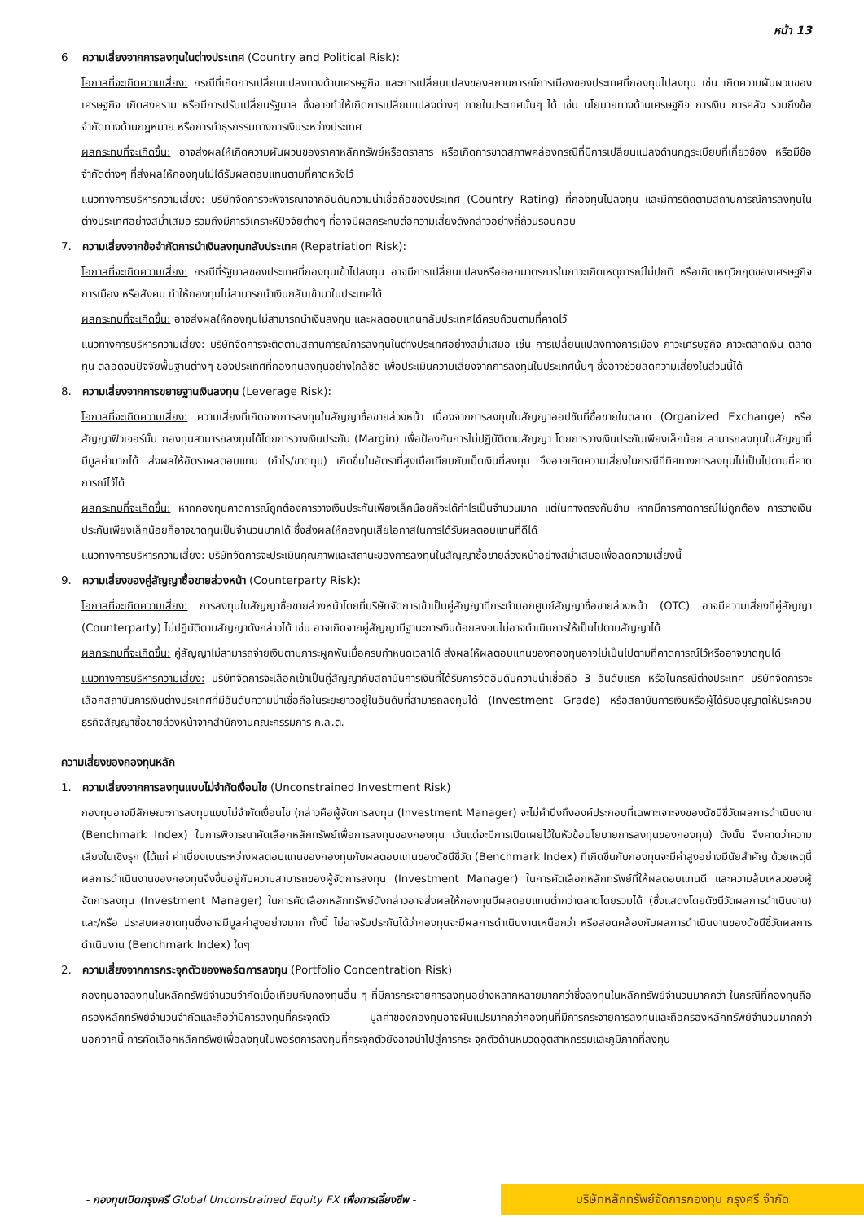หน้า 13
6 ความเสี่ยงจากการลงทุนในต่างประเทศ (Country and Political Risk):
โอกาสที่จะเกิดความเสี่ยง: กรณีที่เกิดการเปลี่ยนแปลงทางด้านเศรษฐกิจ และการเปลี่ยนแปลงของสถานการณ์การเมืองของประเทศที่กองทุนไปลงทุน เช่น เกิดความผันผวนของเศรษฐกิจ เกิดสงคราม หรือมีการปรับเปลี่ยนรัฐบาล ซึ่งอาจทำให้เกิดการเปลี่ยนแปลงต่างๆ ภายในประเทศนั้นๆ ได้ เช่น นโยบายทางด้านเศรษฐกิจ การเงิน การคลัง รวมถึงข้อจำกัดทางด้านกฎหมาย หรือการทำธุรกรรมทางการเงินระหว่างประเทศ
ผลกระทบที่จะเกิดขึ้น: อาจส่งผลให้เกิดความผันผวนของราคาหลักทรัพย์หรือตราสาร หรือเกิดการขาดสภาพคล่องกรณีที่มีการเปลี่ยนแปลงด้านกฎระเบียบที่เกี่ยวข้อง หรือมีข้อจำกัดต่างๆ ที่ส่งผลให้กองทุนไม่ได้รับผลตอบแทนตามที่คาดหวังไว้
แนวทางการบริหารความเสี่ยง: บริษัทจัดการจะพิจารณาจากอันดับความน่าเชื่อถือของประเทศ (Country Rating) ที่กองทุนไปลงทุน และมีการติดตามสถานการณ์การลงทุนในต่างประเทศอย่างสม่ำเสมอ รวมถึงมีการวิเคราะห์ปัจจัยต่างๆ ที่อาจมีผลกระทบต่อความเสี่ยงดังกล่าวอย่างถี่ถ้วนรอบคอบ
7. ความเสี่ยงจากข้อจำกัดการนำเงินลงทุนกลับประเทศ (Repatriation Risk):
โอกาสที่จะเกิดความเสี่ยง: กรณีที่รัฐบาลของประเทศที่กองทุนเข้าไปลงทุน อาจมีการเปลี่ยนแปลงหรือออกมาตรการในภาวะเกิดเหตุการณ์ไม่ปกติ หรือเกิดเหตุวิกฤตของเศรษฐกิจ การเมือง หรือสังคม ทำให้กองทุนไม่สามารถนำเงินกลับเข้ามาในประเทศได้
ผลกระทบที่จะเกิดขึ้น: อาจส่งผลให้กองทุนไม่สามารถนำเงินลงทุน และผลตอบแทนกลับประเทศได้ครบถ้วนตามที่คาดไว้
แนวทางการบริหารความเสี่ยง: บริษัทจัดการจะติดตามสถานการณ์การลงทุนในต่างประเทศอย่างสม่ำเสมอ เช่น การเปลี่ยนแปลงทางการเมือง ภาวะเศรษฐกิจ ภาวะตลาดเงิน ตลาดทุน ตลอดจนปัจจัยพื้นฐานต่างๆ ของประเทศที่กองทุนลงทุนอย่างใกล้ชิด เพื่อประเมินความเสี่ยงจากการลงทุนในประเทศนั้นๆ ซึ่งอาจช่วยลดความเสี่ยงในส่วนนี้ได้
8. ความเสี่ยงจากการขยายฐานเงินลงทุน (Leverage Risk):
โอกาสที่จะเกิดความเสี่ยง: ความเสี่ยงที่เกิดจากการลงทุนในสัญญาซื้อขายล่วงหน้า เนื่องจากการลงทุนในสัญญาออปชันที่ซื้อขายในตลาด (Organized Exchange) หรือสัญญาฟิวเจอร์นั้น กองทุนสามารถลงทุนได้โดยการวางเงินประกัน (Margin) เพื่อป้องกันการไม่ปฏิบัติตามสัญญา โดยการวางเงินประกันเพียงเล็กน้อย สามารถลงทุนในสัญญาที่มีมูลค่ามากได้ ส่งผลให้อัตราผลตอบแทน (กำไร/ขาดทุน) เกิดขึ้นในอัตราที่สูงเมื่อเทียบกับเม็ดเงินที่ลงทุน จึงอาจเกิดความเสี่ยงในกรณีที่ทิศทางการลงทุนไม่เป็นไปตามที่คาดการณ์ไว้ได้
ผลกระทบที่จะเกิดขึ้น: หากกองทุนคาดการณ์ถูกต้องการวางเงินประกันเพียงเล็กน้อยก็จะได้กำไรเป็นจำนวนมาก แต่ในทางตรงกันข้าม หากมีการคาดการณ์ไม่ถูกต้อง การวางเงินประกันเพียงเล็กน้อยก็อาจขาดทุนเป็นจำนวนมากได้ ซึ่งส่งผลให้กองทุนเสียโอกาสในการได้รับผลตอบแทนที่ดีได้
แนวทางการบริหารความเสี่ยง: บริษัทจัดการจะประเมินคุณภาพและสถานะของการลงทุนในสัญญาซื้อขายล่วงหน้าอย่างสม่ำเสมอเพื่อลดความเสี่ยงนี้
9. ความเสี่ยงของคู่สัญญาซื้อขายล่วงหน้า (Counterparty Risk):
โอกาสที่จะเกิดความเสี่ยง: การลงทุนในสัญญาซื้อขายล่วงหน้าโดยที่บริษัทจัดการเข้าเป็นคู่สัญญาที่กระทำนอกศูนย์สัญญาซื้อขายล่วงหน้า (OTC) อาจมีความเสี่ยงที่คู่สัญญา (Counterparty) ไม่ปฏิบัติตามสัญญาดังกล่าวได้ เช่น อาจเกิดจากคู่สัญญามีฐานะการเงินด้อยลงจนไม่อาจดำเนินการให้เป็นไปตามสัญญาได้
ผลกระทบที่จะเกิดขึ้น: คู่สัญญาไม่สามารถจ่ายเงินตามภาระผูกพันเมื่อครบกำหนดเวลาได้ ส่งผลให้ผลตอบแทนของกองทุนอาจไม่เป็นไปตามที่คาดการณ์ไว้หรืออาจขาดทุนได้
แนวทางการบริหารความเสี่ยง: บริษัทจัดการจะเลือกเข้าเป็นคู่สัญญากับสถาบันการเงินที่ได้รับการจัดอันดับความน่าเชื่อถือ 3 อันดับแรก หรือในกรณีต่างประเทศ บริษัทจัดการจะเลือกสถาบันการเงินต่างประเทศที่มีอันดับความน่าเชื่อถือในระยะยาวอยู่ในอันดับที่สามารถลงทุนได้ (Investment Grade) หรือสถาบันการเงินหรือผู้ได้รับอนุญาตให้ประกอบธุรกิจสัญญาซื้อขายล่วงหน้าจากสำนักงานคณะกรรมการ ก.ล.ต.
ความเสี่ยงของกองทุนหลัก
1. ความเสี่ยงจากการลงทุนแบบไม่จำกัดเงื่อนไข (Unconstrained Investment Risk)
กองทุนอาจมีลักษณะการลงทุนแบบไม่จำกัดเงื่อนไข (กล่าวคือผู้จัดการลงทุน (Investment Manager) จะไม่คำนึงถึงองค์ประกอบที่เฉพาะเจาะจงของดัชนีชี้วัดผลการดำเนินงาน (Benchmark Index) ในการพิจารณาคัดเลือกหลักทรัพย์เพื่อการลงทุนของกองทุน เว้นแต่จะมีการเปิดเผยไว้ในหัวข้อนโยบายการลงทุนของกองทุน) ดังนั้น จึงคาดว่าความเสี่ยงในเชิงรุก (ได้แก่ ค่าเบี่ยงเบนระหว่างผลตอบแทนของกองทุนกับผลตอบแทนของดัชนีชี้วัด (Benchmark Index) ที่เกิดขึ้นกับกองทุนจะมีค่าสูงอย่างมีนัยสำคัญ ด้วยเหตุนี้ ผลการดำเนินงานของกองทุนจึงขึ้นอยู่กับความสามารถของผู้จัดการลงทุน (Investment Manager) ในการคัดเลือกหลักทรัพย์ที่ให้ผลตอบแทนดี และความล้มเหลวของผู้จัดการลงทุน (Investment Manager) ในการคัดเลือกหลักทรัพย์ดังกล่าวอาจส่งผลให้กองทุนมีผลตอบแทนต่ำกว่าตลาดโดยรวมได้ (ซึ่งแสดงโดยดัชนีวัดผลการดำเนินงาน) และ/หรือ ประสบผลขาดทุนซึ่งอาจมีมูลค่าสูงอย่างมาก ทั้งนี้ ไม่อาจรับประกันได้ว่ากองทุนจะมีผลการดำเนินงานเหนือกว่า หรือสอดคล้องกับผลการดำเนินงานของดัชนีชี้วัดผลการดำเนินงาน (Benchmark Index) ใดๆ
2. ความเสี่ยงจากการกระจุกตัวของพอร์ตการลงทุน (Portfolio Concentration Risk)
กองทุนอาจลงทุนในหลักทรัพย์จำนวนจำกัดเมื่อเทียบกับกองทุนอื่น ๆ ที่มีการกระจายการลงทุนอย่างหลากหลายมากกว่าซึ่งลงทุนในหลักทรัพย์จำนวนมากกว่า ในกรณีที่กองทุนถือครองหลักทรัพย์จำนวนจำกัดและถือว่ามีการลงทุนที่กระจุกตัว มูลค่าของกองทุนอาจผันแปรมากกว่ากองทุนที่มีการกระจายการลงทุนและถือครองหลักทรัพย์จำนวนมากกว่า นอกจากนี้ การคัดเลือกหลักทรัพย์เพื่อลงทุนในพอร์ตการลงทุนที่กระจุกตัวยังอาจนำไปสู่การกระ จุกตัวด้านหมวดอุตสาหกรรมและภูมิภาคที่ลงทุน
- กองทุนเปิดกรุงศรี Global Unconstrained Equity FX เพื่อการเลี้ยงชีพ -
บริษัทหลักทรัพย์จัดการกองทุน กรุงศรี จำกัด